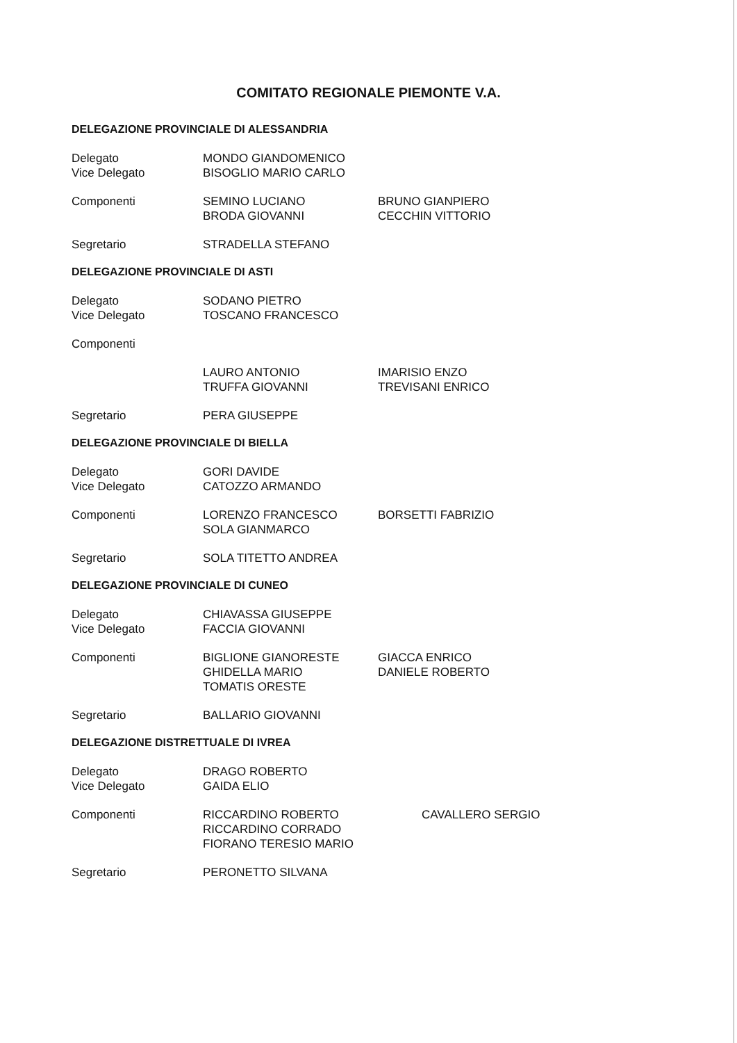COMITATO REGIONALE PIEMONTE V.A.
DELEGAZIONE PROVINCIALE DI ALESSANDRIA
Delegato
Vice Delegato
MONDO GIANDOMENICO
BISOGLIO MARIO CARLO
Componenti SEMINO LUCIANO
BRODA GIOVANNI
BRUNO GIANPIERO
CECCHIN VITTORIO
Segretario STRADELLA STEFANO
DELEGAZIONE PROVINCIALE DI ASTI
Delegato
Vice Delegato
SODANO PIETRO
TOSCANO FRANCESCO
Componenti
LAURO ANTONIO
TRUFFA GIOVANNI
IMARISIO ENZO
TREVISANI ENRICO
Segretario PERA GIUSEPPE
DELEGAZIONE PROVINCIALE DI BIELLA
Delegato
Vice Delegato
GORI DAVIDE
CATOZZO ARMANDO
Componenti LORENZO FRANCESCO
SOLA GIANMARCO
BORSETTI FABRIZIO
Segretario SOLA TITETTO ANDREA
DELEGAZIONE PROVINCIALE DI CUNEO
Delegato
Vice Delegato
CHIAVASSA GIUSEPPE
FACCIA GIOVANNI
Componenti BIGLIONE GIANORESTE
GHIDELLA MARIO
TOMATIS ORESTE
GIACCA ENRICO
DANIELE ROBERTO
Segretario BALLARIO GIOVANNI
DELEGAZIONE DISTRETTUALE DI IVREA
Delegato
Vice Delegato
DRAGO ROBERTO
GAIDA ELIO
Componenti RICCARDINO ROBERTO
RICCARDINO CORRADO
FIORANO TERESIO MARIO
CAVALLERO SERGIO
Segretario PERONETTO SILVANA